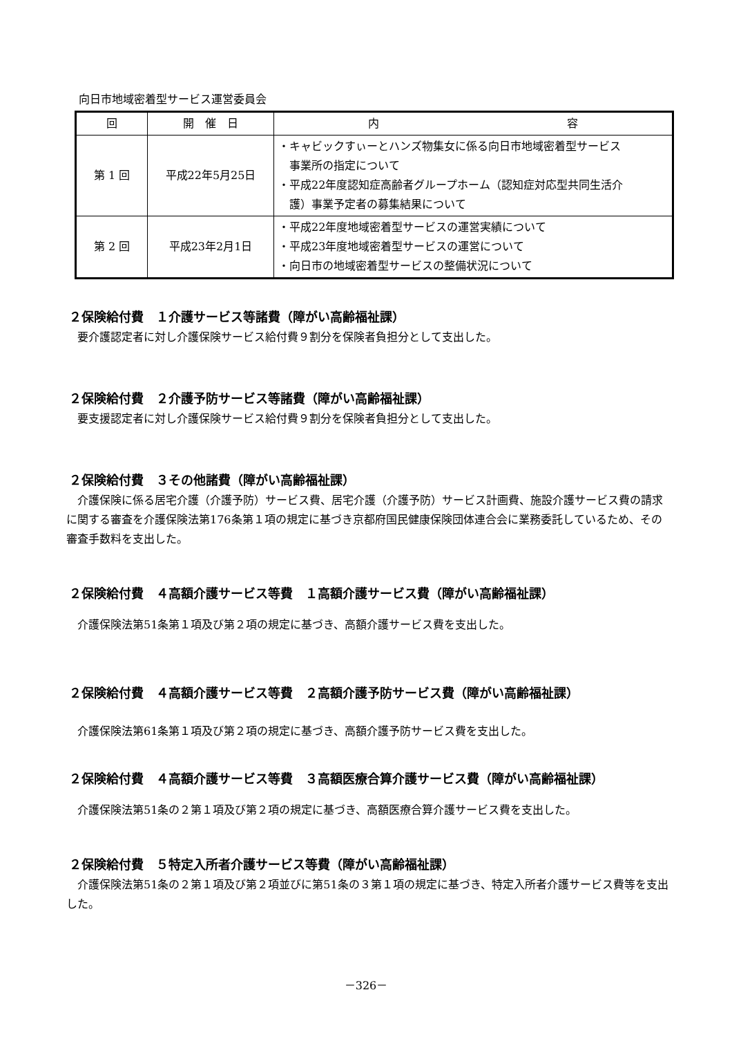向日市地域密着型サービス運営委員会
| 回 | 開 催 日 | 内 容 |
| --- | --- | --- |
| 第 1 回 | 平成22年5月25日 | ・キャビックすぃーとハンズ物集女に係る向日市地域密着型サービス 事業所の指定について ・平成22年度認知症高齢者グループホーム（認知症対応型共同生活介 護）事業予定者の募集結果について |
| 第 2 回 | 平成23年2月1日 | ・平成22年度地域密着型サービスの運営実績について ・平成23年度地域密着型サービスの運営について ・向日市の地域密着型サービスの整備状況について |
２保険給付費　１介護サービス等諸費（障がい高齢福祉課）
要介護認定者に対し介護保険サービス給付費９割分を保険者負担分として支出した。
２保険給付費　２介護予防サービス等諸費（障がい高齢福祉課）
要支援認定者に対し介護保険サービス給付費９割分を保険者負担分として支出した。
２保険給付費　３その他諸費（障がい高齢福祉課）
介護保険に係る居宅介護（介護予防）サービス費、居宅介護（介護予防）サービス計画費、施設介護サービス費の請求に関する審査を介護保険法第176条第１項の規定に基づき京都府国民健康保険団体連合会に業務委託しているため、その審査手数料を支出した。
２保険給付費　４高額介護サービス等費　１高額介護サービス費（障がい高齢福祉課）
介護保険法第51条第１項及び第２項の規定に基づき、高額介護サービス費を支出した。
２保険給付費　４高額介護サービス等費　２高額介護予防サービス費（障がい高齢福祉課）
介護保険法第61条第１項及び第２項の規定に基づき、高額介護予防サービス費を支出した。
２保険給付費　４高額介護サービス等費　３高額医療合算介護サービス費（障がい高齢福祉課）
介護保険法第51条の２第１項及び第２項の規定に基づき、高額医療合算介護サービス費を支出した。
２保険給付費　５特定入所者介護サービス等費（障がい高齢福祉課）
介護保険法第51条の２第１項及び第２項並びに第51条の３第１項の規定に基づき、特定入所者介護サービス費等を支出した。
－326－